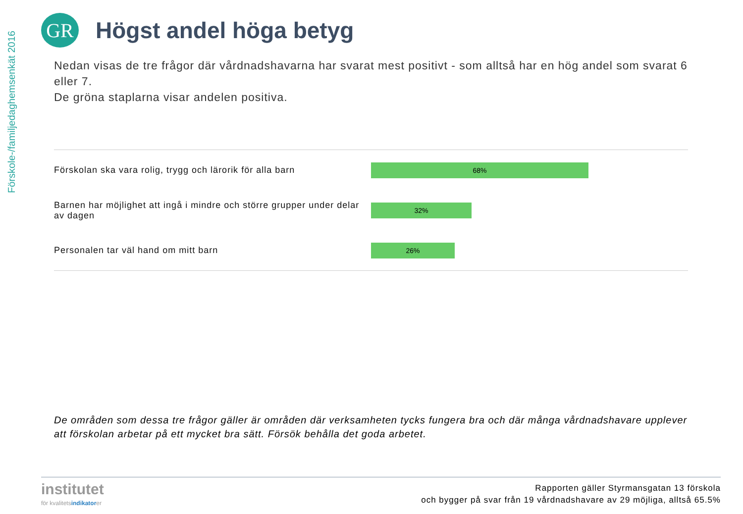Förskole-/familjedaghemsenkät 2016
GR
Högst andel höga betyg
Nedan visas de tre frågor där vårdnadshavarna har svarat mest positivt - som alltså har en hög andel som svarat 6 eller 7.
De gröna staplarna visar andelen positiva.
Förskolan ska vara rolig, trygg och lärorik för alla barn
68%
Barnen har möjlighet att ingå i mindre och större grupper under delar av dagen
32%
Personalen tar väl hand om mitt barn
26%
De områden som dessa tre frågor gäller är områden där verksamheten tycks fungera bra och där många vårdnadshavare upplever att förskolan arbetar på ett mycket bra sätt. Försök behålla det goda arbetet.
institutet
för kvalitetsindikatorer
Rapporten gäller Styrmansgatan 13 förskola
och bygger på svar från 19 vårdnadshavare av 29 möjliga, alltså 65.5%